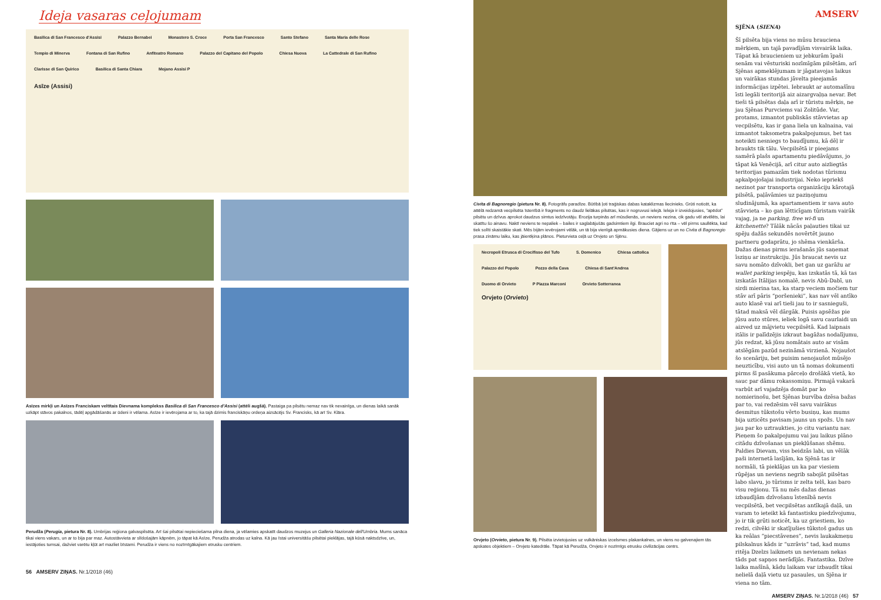Ideja vasaras ceļojumam
Basilica di San Francesco d'Assisi Palazzo Bernabei Monastero S. Croce Porta San Francesco Santo Stefano Santa Maria delle Rose Tempio di Minerva Fontana di San Rufino Anfiteatro Romano Palazzo del Capitano del Popolo Chiesa Nuova La Cattedrale di San Rufino Clarisse di San Quirico Basilica di Santa Chiara Mojano Assisi P
Asīze (Assisi)
Asīzes mirkļi un Asīzes Franciskam veltītais Dievnama komplekss Basilica di San Francesco d'Assisi (attēli augšā). Pastaiga pa pilsētu nemaz nav tik nevainīga, un dienas laikā sanāk uzkāpt stāvos pakalnos, tādēļ apgādāšanās ar ūdeni ir vēlama. Asīze ir ievērojama ar to, ka tajā dzimis franciskāņu ordeņa aizsācējs Sv. Francisks, kā arī Sv. Klāra.
Perudža (Perugia, pietura Nr. 8). Umbrijas reģiona galvaspilsēta. Arī šai pilsētai nepieciešama pilna diena, ja vēlamies apskatīt daudzos muzejus un Galleria Nazionale dell'Umbria. Mums sanāca tikai viens vakars, un ar to bija par maz. Autostāvvieta ar slīdošajām kāpnēm, jo tāpat kā Asīze, Perudža atrodas uz kalna. Kā jau īstai universitāšu pilsētai pieklājas, tajā kūsā naktsdzīve, un, iestājoties tumsai, dažviet varētu kļūt arī mazliet bīstami. Perudža ir viens no nozīmīgākajiem etrusku centriem.
56 AMSERV ZIŅAS. Nr.1/2018 (46)
Civita di Bagnoregio (pietura Nr. 8). Fotogrāfu paradīze. Būtībā ļoti traģiskas dabas kataklizmas liecinieks. Grūti noticēt, ka attēlā redzamā vecpilsēta īstenībā ir fragments no daudz lielākas pilsētas, kas ir nogruvusi ielejā. Ieleja ir izveidojusies, “apēdot” pilsētu un dzīvus aprokot daudzus simtus iedzīvotāju. Erozija turpinās arī mūsdienās, un neviens nezina, cik gadu vēl atvēlēts, lai skatītu šo ainavu. Naktī neviens te nepaliek – bailes ir saglabājušās gadsimtiem ilgi. Brauciet agri no rīta – vēl pirms saullēkta, kad tiek solīti skaistākie skati. Mēs bijām ievērojami vēlāk, un tā bija vienīgā apmākusies diena. Gājiens uz un no Civita di Bagnoregio prasa zināmu laiku, kas jāierēķina plānos. Pieturvieta ceļā uz Orvjeto un Sjēnu.
Necropoli Etrusca di Crocifisso del Tufo S. Domenico Chiesa cattolica Palazzo del Popolo Pozzo della Cava Chiesa di Sant'Andrea Duomo di Orvieto P Piazza Marconi Orvieto Sotterranea
Orvjeto (Orvieto)
Orvjeto (Orvieto, pietura Nr. 9). Pilsēta izvietojusies uz vulkāniskas izcelsmes plakankalnes, un viens no galvenajiem tās apskates objektiem – Orvjeto katedrāle. Tāpat kā Perudža, Orvjeto ir nozīmīgs etrusku civilizācijas centrs.
AMSERV
SJĒNA (SIENA)
Šī pilsēta bija viens no mūsu brauciena mērķiem, un tajā pavadījām visvairāk laika. Tāpat kā braucieniem uz jebkurām īpaši senām vai vēsturiski nozīmīgām pilsētām, arī Sjēnas apmeklējumam ir jāgatavojas laikus un vairākas stundas jāvelta pieejamās informācijas izpētei. Iebraukt ar automašīnu īsti legāli teritorijā aiz aizargvaļņa nevar. Bet tieši tā pilsētas daļa arī ir tūristu mērķis, ne jau Sjēnas Purvciems vai Zolitūde. Var, protams, izmantot publiskās stāvvietas ap vecpilsētu, kas ir gana liela un kalnaina, vai izmantot taksometra pakalpojumus, bet tas noteikti nesniegs to baudījumu, kā dēļ ir braukts tik tālu. Vecpilsētā ir pieejams samērā plašs apartamentu piedāvājums, jo tāpat kā Venēcijā, arī citur auto aizliegtās teritorijas pamazām tiek nodotas tūrismu apkalpojošajai industrijai. Neko iepriekš nezinot par transporta organizāciju kārotajā pilsētā, paļāvāmies uz paziņojumu sludinājumā, ka apartamentiem ir sava auto stāvvieta – ko gan lētticīgam tūristam vairāk vajag, ja ne parking, free wi-fi un kitchenette? Tālāk nācās paļauties tikai uz spēju dažās sekundēs novērtēt jauno partneru godaprātu, jo shēma vienkārša. Dažas dienas pirms ierašanās jūs saņemat īsziņu ar instrukciju. Jūs braucat nevis uz savu nomāto dzīvokli, bet gan uz garāžu ar wallet parking iespēju, kas izskatās tā, kā tas izskatās Itālijas nomalē, nevis Abū-Dabī, un sirdi mierina tas, ka starp veciem močiem tur stāv arī pāris “poršenieki”, kas nav vēl antīko auto klasē vai arī tieši jau to ir sasnieguši, tātad maksā vēl dārgāk. Puisis apsēžas pie jūsu auto stūres, ieliek logā savu caurlaidi un aizved uz mājvietu vecpilsētā. Kad laipnais itālis ir palīdzējis izkraut bagāžas nodalījumu, jūs redzat, kā jūsu nomātais auto ar visām atslēgām pazūd nezināmā virzienā. Nojaušot šo scenāriju, bet puisim nenojaušot mūsējo neuzticību, visi auto un tā nomas dokumenti pirms šī pasākuma pārceļo drošākā vietā, ko sauc par dāmu rokassomiņu. Pirmajā vakarā varbūt arī vajadzēja domāt par ko nomierinošu, bet Sjēnas burvība dzēsa bažas par to, vai redzēsim vēl savu vairākus desmitus tūkstošu vērto busiņu, kas mums bija uzticēts pavisam jauns un spožs. Un nav jau par ko uztraukties, jo citu variantu nav. Pieņem šo pakalpojumu vai jau laikus plāno citādu dzīvošanas un piekļūšanas shēmu. Paldies Dievam, viss beidzās labi, un vēlāk paši internetā lasījām, ka Sjēnā tas ir normāli, tā pieklājas un ka par viesiem rūpējas un neviens negrib sabojāt pilsētas labo slavu, jo tūrisms ir zelta telš, kas baro visu reģionu. Tā nu mēs dažas dienas izbaudījām dzīvošanu īstenībā nevis vecpilsētā, bet vecpilsētas antīkajā daļā, un varam to ieteikt kā fantastisku piedzīvojumu, jo ir tik grūti noticēt, ka uz griestiem, ko redzi, cilvēki ir skatījušies tūkstoš gadus un ka reālas “piecstāvenes”, nevis laukakmeņu pilskalnus kāds ir “uzrāvis” tad, kad mums ritēja Dzelzs laikmets un nevienam nekas tāds pat sapņos nerādījās. Fantastika. Dzīve laika mašīnā, kādu laikam var izbaudīt tikai nelielā daļā vietu uz pasaules, un Sjēna ir viena no tām.
AMSERV ZIŅAS. Nr.1/2018 (46) 57